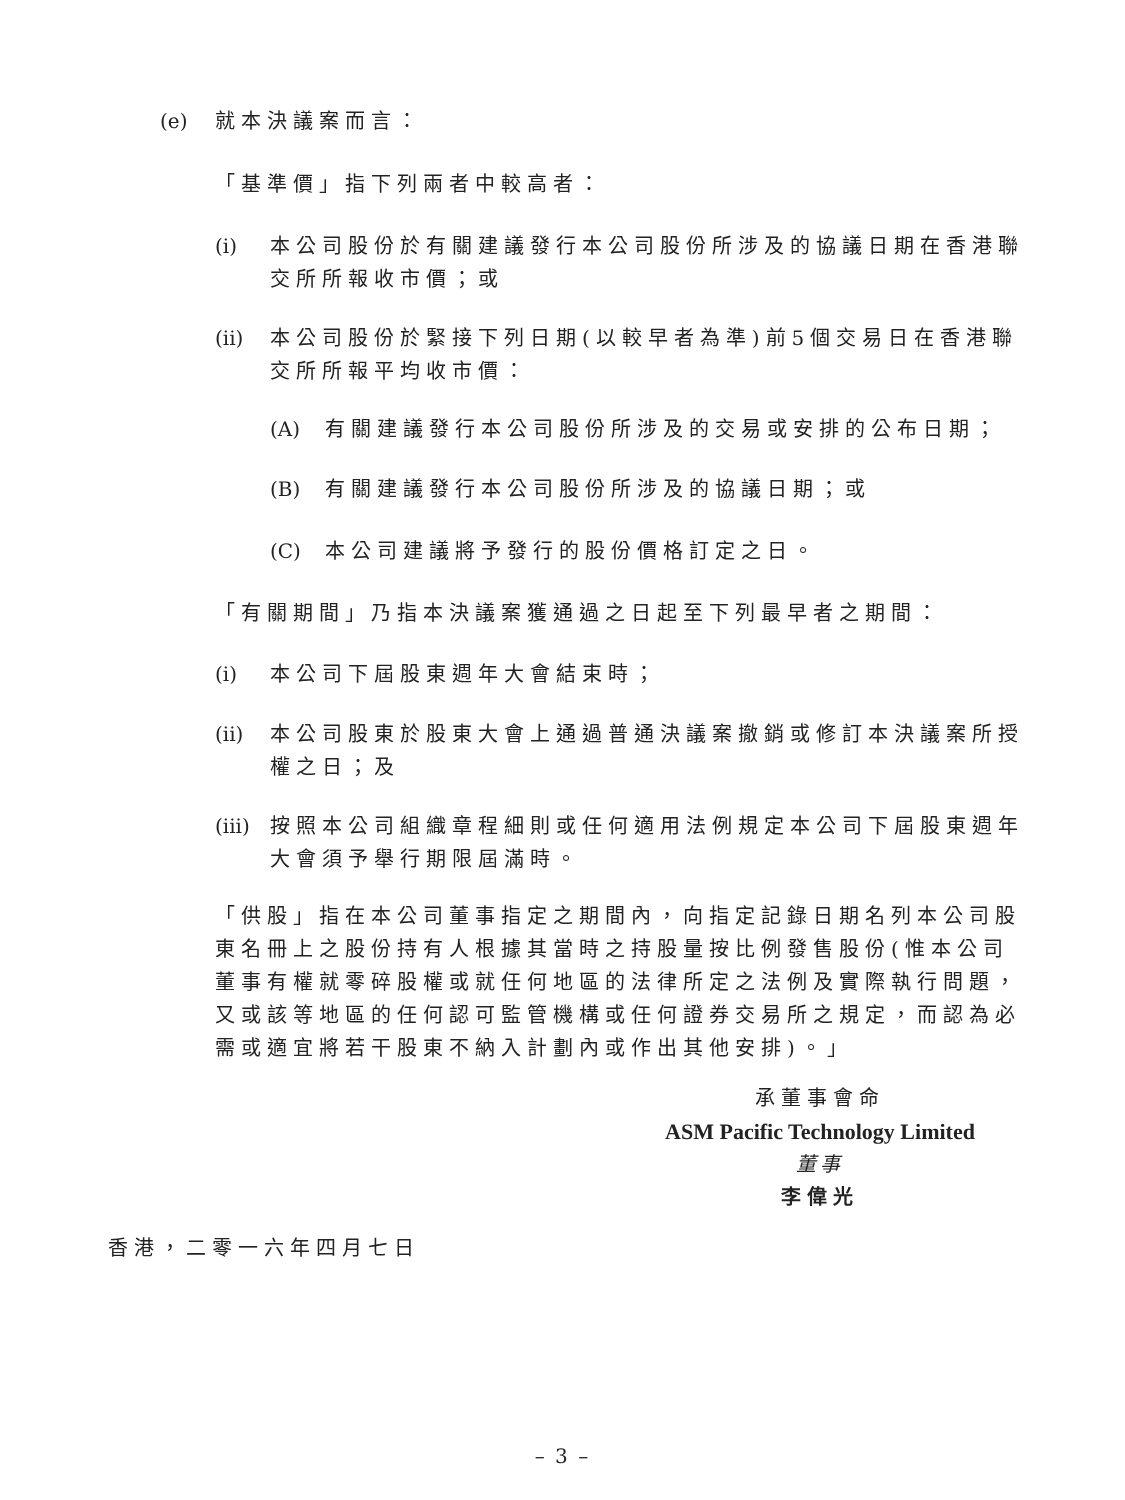(e) 就本決議案而言：
「基準價」指下列兩者中較高者：
(i) 本公司股份於有關建議發行本公司股份所涉及的協議日期在香港聯交所所報收市價；或
(ii) 本公司股份於緊接下列日期(以較早者為準)前5個交易日在香港聯交所所報平均收市價：
(A) 有關建議發行本公司股份所涉及的交易或安排的公布日期；
(B) 有關建議發行本公司股份所涉及的協議日期；或
(C) 本公司建議將予發行的股份價格訂定之日。
「有關期間」乃指本決議案獲通過之日起至下列最早者之期間：
(i) 本公司下屆股東週年大會結束時；
(ii) 本公司股東於股東大會上通過普通決議案撤銷或修訂本決議案所授權之日；及
(iii) 按照本公司組織章程細則或任何適用法例規定本公司下屆股東週年大會須予舉行期限屆滿時。
「供股」指在本公司董事指定之期間內，向指定記錄日期名列本公司股東名冊上之股份持有人根據其當時之持股量按比例發售股份(惟本公司董事有權就零碎股權或就任何地區的法律所定之法例及實際執行問題，又或該等地區的任何認可監管機構或任何證券交易所之規定，而認為必需或適宜將若干股東不納入計劃內或作出其他安排)。」
承董事會命
ASM Pacific Technology Limited
董事
李偉光
香港，二零一六年四月七日
– 3 –